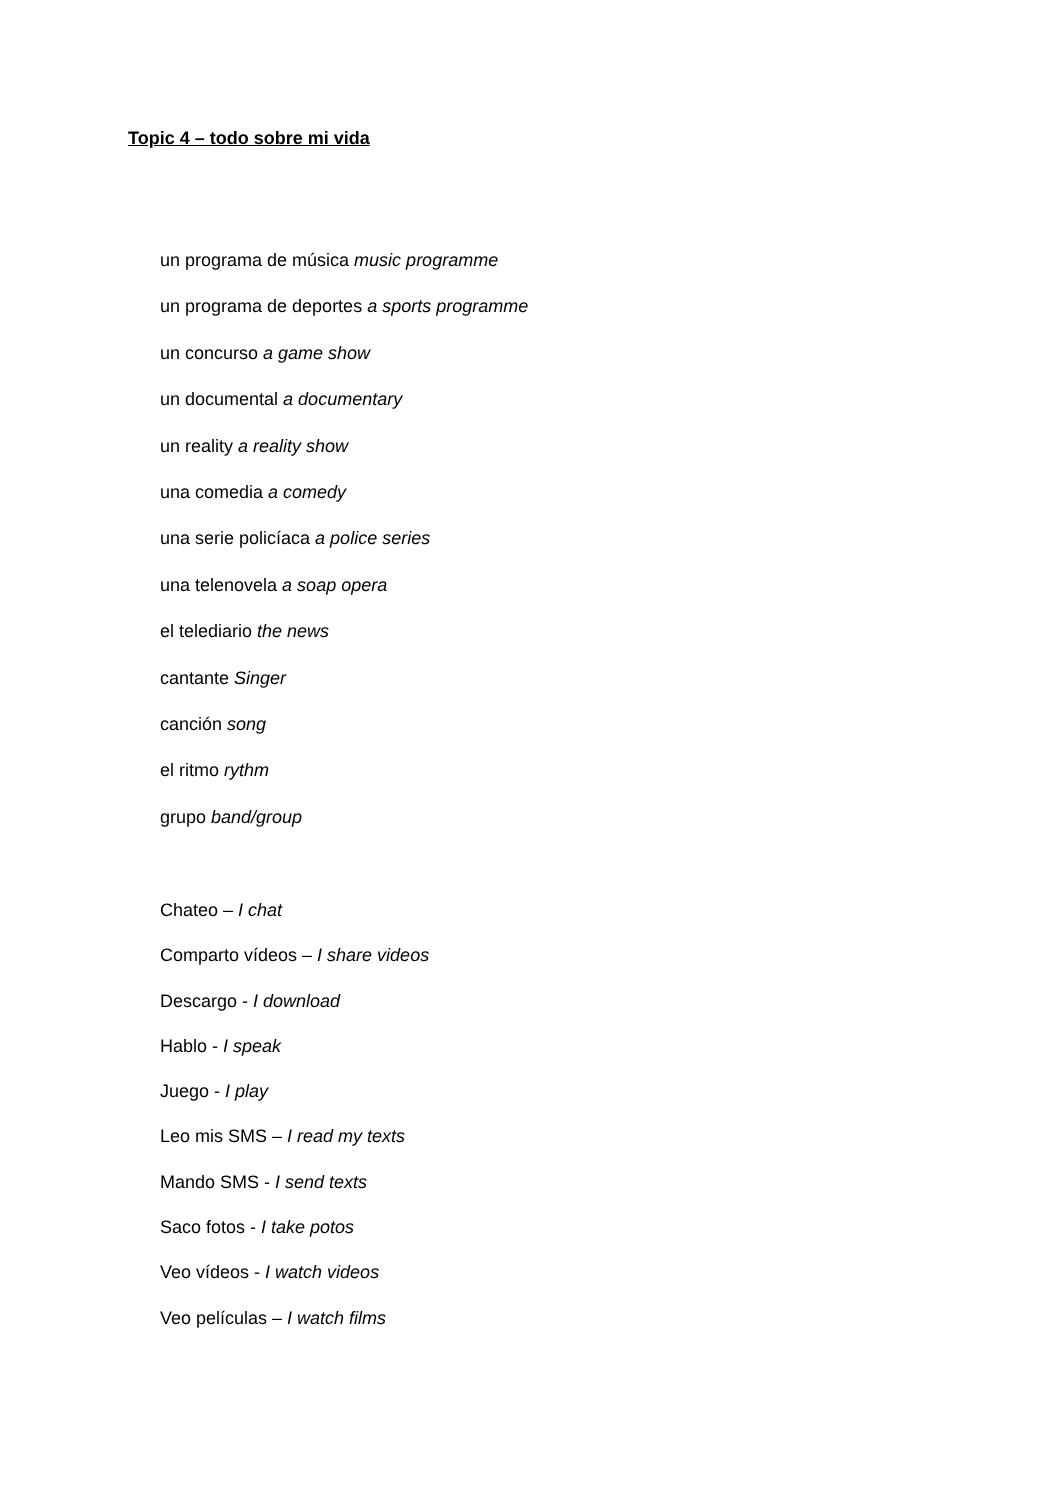Topic 4 – todo sobre mi vida
un programa de música music programme
un programa de deportes a sports programme
un concurso a game show
un documental a documentary
un reality a reality show
una comedia a comedy
una serie policíaca a police series
una telenovela a soap opera
el telediario the news
cantante Singer
canción song
el ritmo rythm
grupo band/group
Chateo – I chat
Comparto vídeos – I share videos
Descargo - I download
Hablo - I speak
Juego - I play
Leo mis SMS – I read my texts
Mando SMS - I send texts
Saco fotos - I take potos
Veo vídeos - I watch videos
Veo películas – I watch films